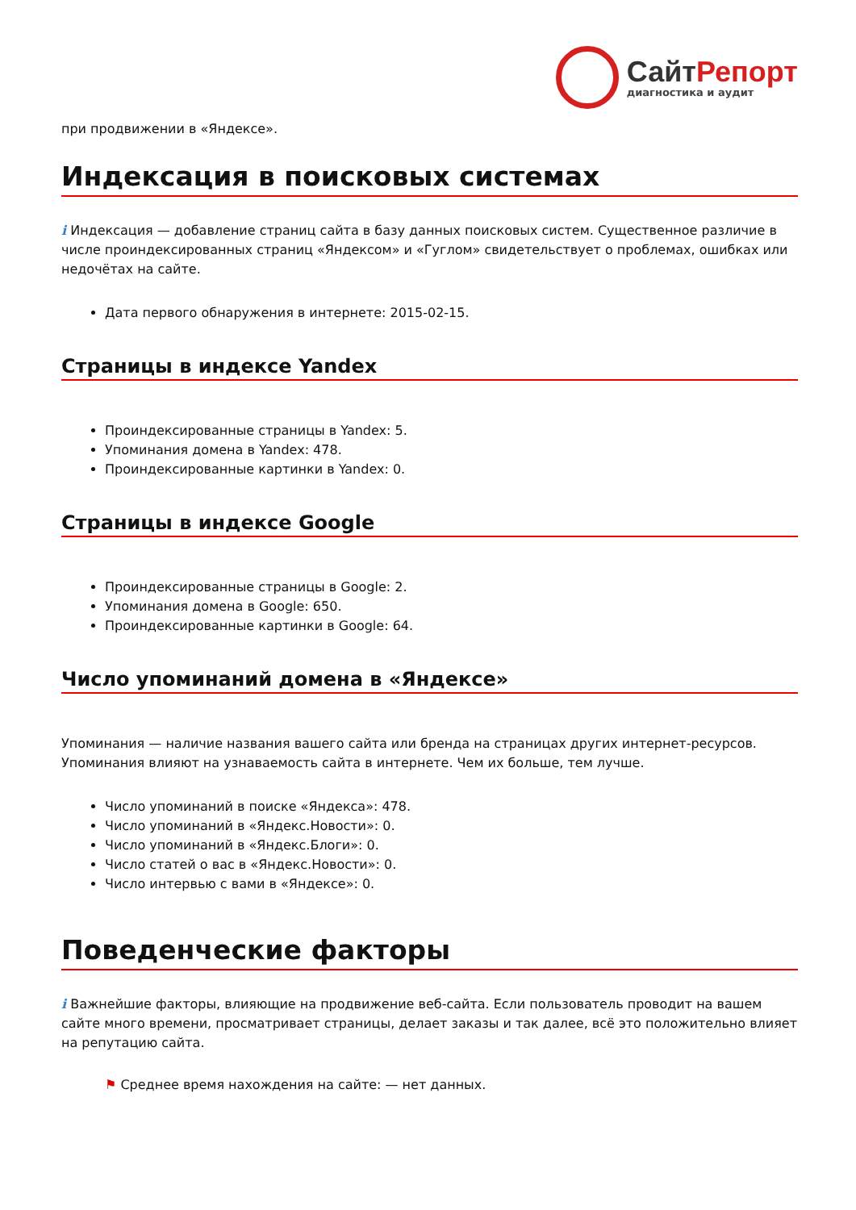СайтРепорт
диагностика и аудит
при продвижении в «Яндексе».
Индексация в поисковых системах
i Индексация — добавление страниц сайта в базу данных поисковых систем. Существенное различие в числе проиндексированных страниц «Яндексом» и «Гуглом» свидетельствует о проблемах, ошибках или недочётах на сайте.
Дата первого обнаружения в интернете: 2015-02-15.
Страницы в индексе Yandex
Проиндексированные страницы в Yandex: 5.
Упоминания домена в Yandex: 478.
Проиндексированные картинки в Yandex: 0.
Страницы в индексе Google
Проиндексированные страницы в Google: 2.
Упоминания домена в Google: 650.
Проиндексированные картинки в Google: 64.
Число упоминаний домена в «Яндексе»
Упоминания — наличие названия вашего сайта или бренда на страницах других интернет-ресурсов. Упоминания влияют на узнаваемость сайта в интернете. Чем их больше, тем лучше.
Число упоминаний в поиске «Яндекса»: 478.
Число упоминаний в «Яндекс.Новости»: 0.
Число упоминаний в «Яндекс.Блоги»: 0.
Число статей о вас в «Яндекс.Новости»: 0.
Число интервью с вами в «Яндексе»: 0.
Поведенческие факторы
i Важнейшие факторы, влияющие на продвижение веб-сайта. Если пользователь проводит на вашем сайте много времени, просматривает страницы, делает заказы и так далее, всё это положительно влияет на репутацию сайта.
⚑ Среднее время нахождения на сайте: — нет данных.